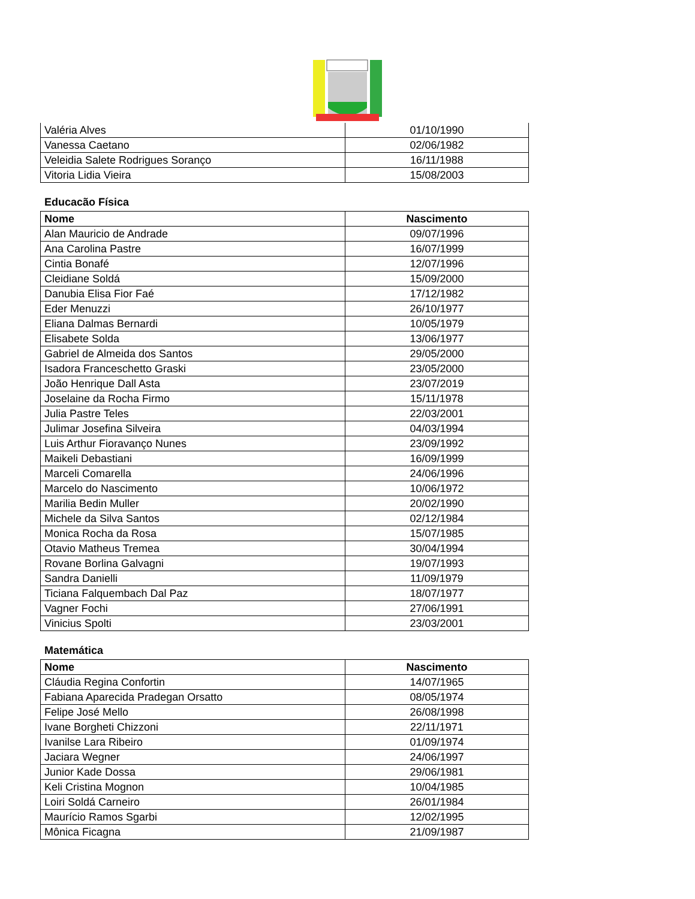| Valéria Alves | 01/10/1990 |
| Vanessa Caetano | 02/06/1982 |
| Veleidia Salete Rodrigues Soranço | 16/11/1988 |
| Vitoria Lidia Vieira | 15/08/2003 |
Educacão Física
| Nome | Nascimento |
| --- | --- |
| Alan Mauricio de Andrade | 09/07/1996 |
| Ana Carolina Pastre | 16/07/1999 |
| Cintia Bonafé | 12/07/1996 |
| Cleidiane Soldá | 15/09/2000 |
| Danubia Elisa Fior Faé | 17/12/1982 |
| Eder Menuzzi | 26/10/1977 |
| Eliana Dalmas Bernardi | 10/05/1979 |
| Elisabete Solda | 13/06/1977 |
| Gabriel de Almeida dos Santos | 29/05/2000 |
| Isadora Franceschetto Graski | 23/05/2000 |
| João Henrique Dall Asta | 23/07/2019 |
| Joselaine da Rocha Firmo | 15/11/1978 |
| Julia Pastre Teles | 22/03/2001 |
| Julimar Josefina Silveira | 04/03/1994 |
| Luis Arthur Fioravanço Nunes | 23/09/1992 |
| Maikeli Debastiani | 16/09/1999 |
| Marceli Comarella | 24/06/1996 |
| Marcelo do Nascimento | 10/06/1972 |
| Marilia Bedin Muller | 20/02/1990 |
| Michele da Silva Santos | 02/12/1984 |
| Monica Rocha da Rosa | 15/07/1985 |
| Otavio Matheus Tremea | 30/04/1994 |
| Rovane Borlina Galvagni | 19/07/1993 |
| Sandra Danielli | 11/09/1979 |
| Ticiana Falquembach Dal Paz | 18/07/1977 |
| Vagner Fochi | 27/06/1991 |
| Vinicius Spolti | 23/03/2001 |
Matemática
| Nome | Nascimento |
| --- | --- |
| Cláudia Regina Confortin | 14/07/1965 |
| Fabiana Aparecida Pradegan Orsatto | 08/05/1974 |
| Felipe José Mello | 26/08/1998 |
| Ivane Borgheti Chizzoni | 22/11/1971 |
| Ivanilse Lara Ribeiro | 01/09/1974 |
| Jaciara Wegner | 24/06/1997 |
| Junior Kade Dossa | 29/06/1981 |
| Keli Cristina Mognon | 10/04/1985 |
| Loiri Soldá Carneiro | 26/01/1984 |
| Maurício Ramos Sgarbi | 12/02/1995 |
| Mônica Ficagna | 21/09/1987 |